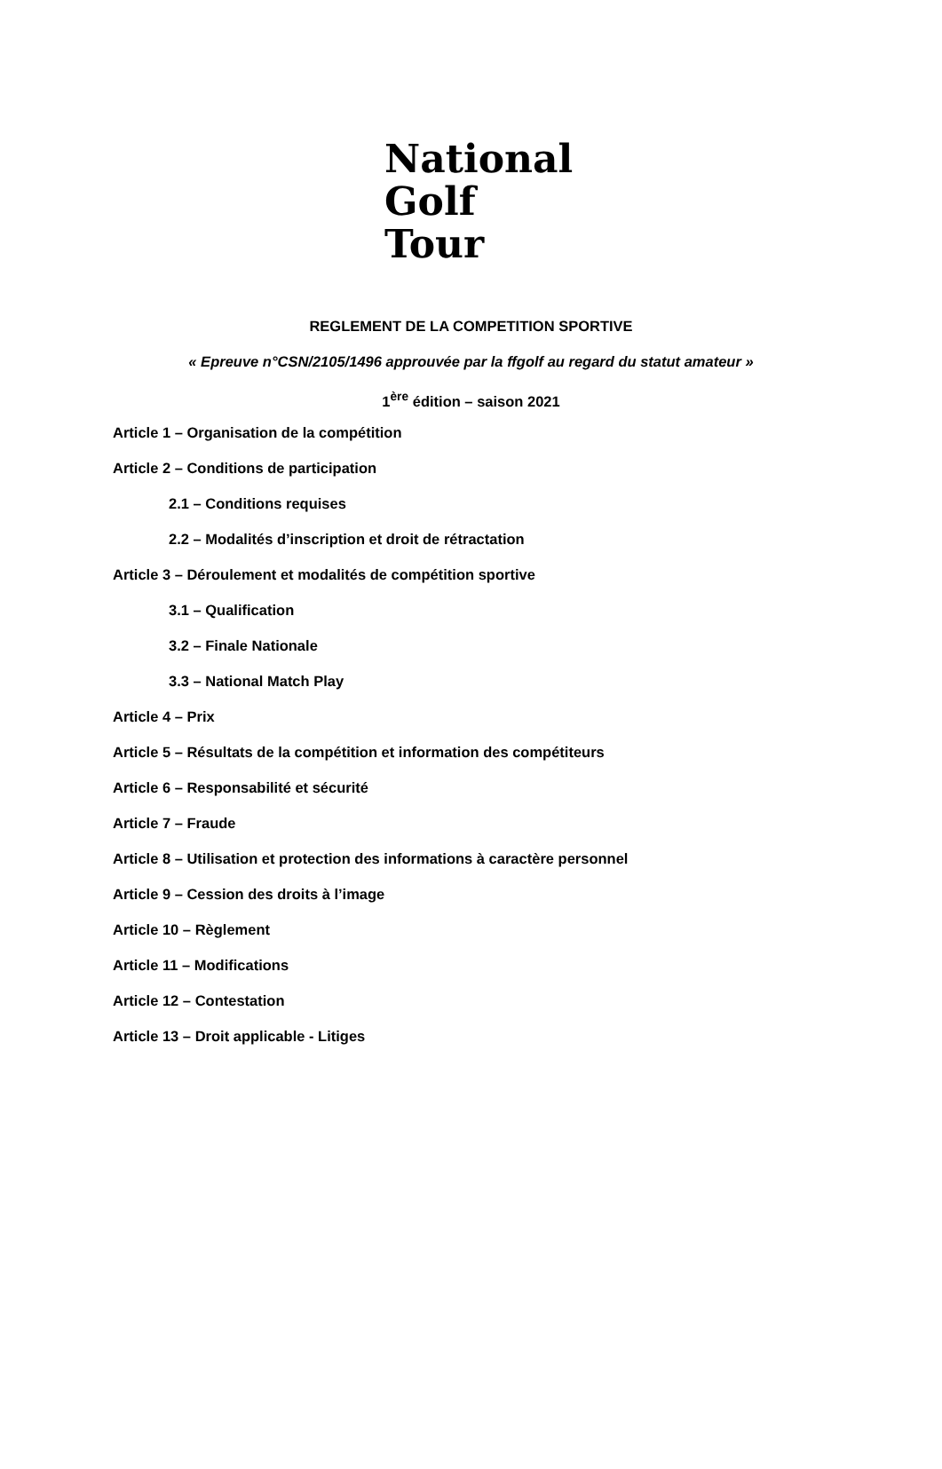National
Golf Tour
REGLEMENT DE LA COMPETITION SPORTIVE
« Epreuve n°CSN/2105/1496 approuvée par la ffgolf au regard du statut amateur »
1<sup>ère</sup> édition – saison 2021
Article 1 – Organisation de la compétition
Article 2 – Conditions de participation
2.1 – Conditions requises
2.2 – Modalités d’inscription et droit de rétractation
Article 3 – Déroulement et modalités de compétition sportive
3.1 – Qualification
3.2 – Finale Nationale
3.3 – National Match Play
Article 4 – Prix
Article 5 – Résultats de la compétition et information des compétiteurs
Article 6 – Responsabilité et sécurité
Article 7 – Fraude
Article 8 – Utilisation et protection des informations à caractère personnel
Article 9 – Cession des droits à l’image
Article 10 – Règlement
Article 11 – Modifications
Article 12 – Contestation
Article 13 – Droit applicable - Litiges